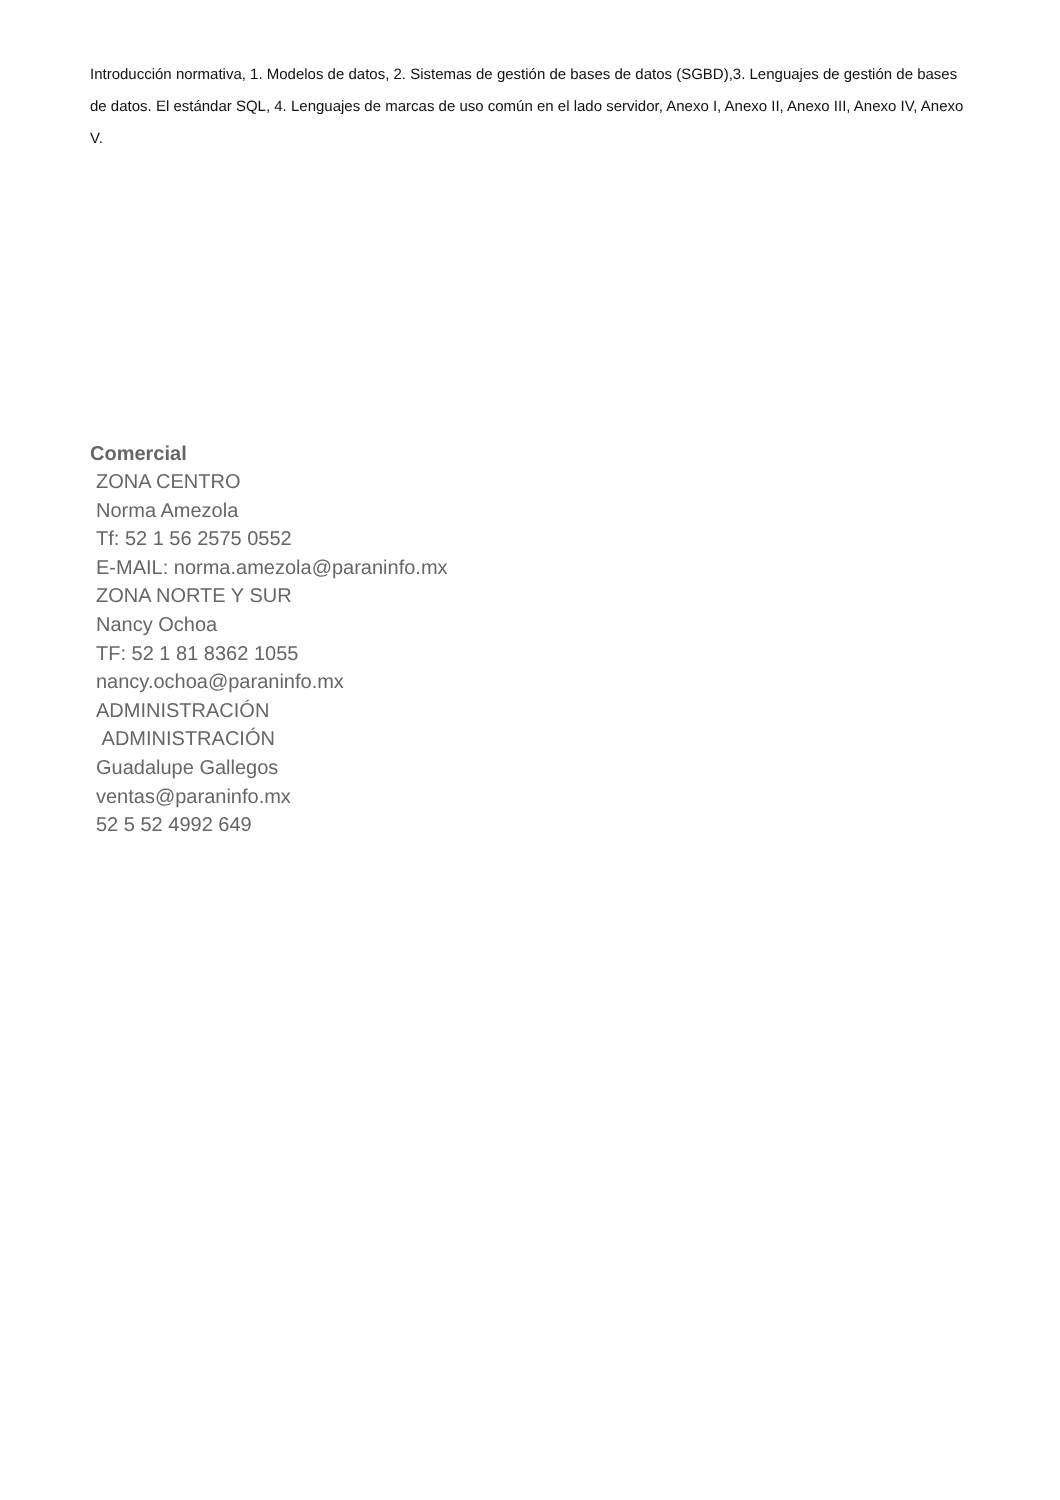Introducción normativa, 1. Modelos de datos, 2. Sistemas de gestión de bases de datos (SGBD),3. Lenguajes de gestión de bases de datos. El estándar SQL, 4. Lenguajes de marcas de uso común en el lado servidor, Anexo I, Anexo II, Anexo III, Anexo IV, Anexo V.
Comercial
ZONA CENTRO
Norma Amezola
Tf: 52 1 56 2575 0552
E-MAIL: norma.amezola@paraninfo.mx
ZONA NORTE Y SUR
Nancy Ochoa
TF: 52 1 81 8362 1055
nancy.ochoa@paraninfo.mx
ADMINISTRACIÓN
ADMINISTRACIÓN
Guadalupe Gallegos
ventas@paraninfo.mx
52 5 52 4992 649